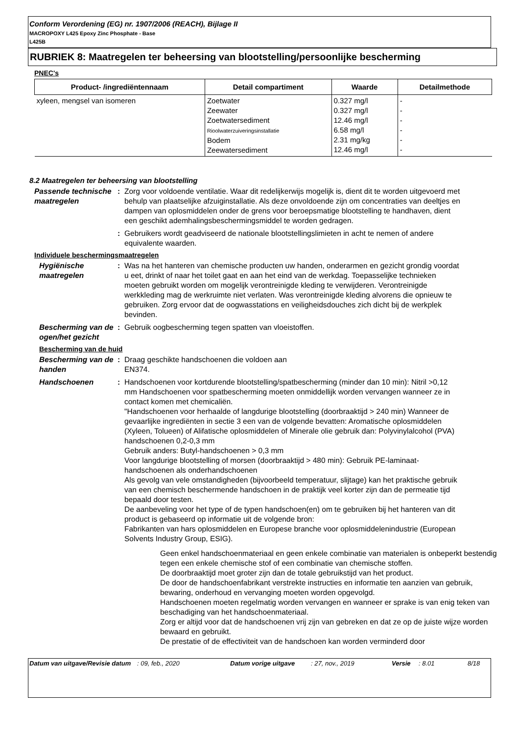Conform Verordening (EG) nr. 1907/2006 (REACH), Bijlage II
MACROPOXY L425 Epoxy Zinc Phosphate - Base
L425B
RUBRIEK 8: Maatregelen ter beheersing van blootstelling/persoonlijke bescherming
PNEC's
| Product- /ingrediëntennaam | Detail compartiment | Waarde | Detailmethode |
| --- | --- | --- | --- |
| xyleen, mengsel van isomeren | Zoetwater Zeewater Zoetwatersediment Rioolwaterzuiveringsinstallatie Bodem Zeewatersediment | 0.327 mg/l 0.327 mg/l 12.46 mg/l 6.58 mg/l 2.31 mg/kg 12.46 mg/l | - - - - - - |
8.2 Maatregelen ter beheersing van blootstelling
Passende technische maatregelen
: Zorg voor voldoende ventilatie. Waar dit redelijkerwijs mogelijk is, dient dit te worden uitgevoerd met behulp van plaatselijke afzuiginstallatie. Als deze onvoldoende zijn om concentraties van deeltjes en dampen van oplosmiddelen onder de grens voor beroepsmatige blootstelling te handhaven, dient een geschikt ademhalingsbeschermingsmiddel te worden gedragen.
: Gebruikers wordt geadviseerd de nationale blootstellingslimieten in acht te nemen of andere equivalente waarden.
Individuele beschermingsmaatregelen
Hygiënische maatregelen : Was na het hanteren van chemische producten uw handen, onderarmen en gezicht grondig voordat u eet, drinkt of naar het toilet gaat en aan het eind van de werkdag. Toepasselijke technieken moeten gebruikt worden om mogelijk verontreinigde kleding te verwijderen. Verontreinigde werkkleding mag de werkruimte niet verlaten. Was verontreinigde kleding alvorens die opnieuw te gebruiken. Zorg ervoor dat de oogwasstations en veiligheidsdouches zich dicht bij de werkplek bevinden.
Bescherming van de ogen/het gezicht
: Gebruik oogbescherming tegen spatten van vloeistoffen.
Bescherming van de huid
Bescherming van de handen : Draag geschikte handschoenen die voldoen aan
EN374.
Handschoenen : Handschoenen voor kortdurende blootstelling/spatbescherming (minder dan 10 min): Nitril >0,12 mm Handschoenen voor spatbescherming moeten onmiddellijk worden vervangen wanneer ze in contact komen met chemicaliën.
"Handschoenen voor herhaalde of langdurige blootstelling (doorbraaktijd > 240 min) Wanneer de gevaarlijke ingrediënten in sectie 3 een van de volgende bevatten: Aromatische oplosmiddelen (Xyleen, Tolueen) of Alifatische oplosmiddelen of Minerale olie gebruik dan: Polyvinylalcohol (PVA) handschoenen 0,2-0,3 mm
Gebruik anders: Butyl-handschoenen > 0,3 mm
Voor langdurige blootstelling of morsen (doorbraaktijd > 480 min): Gebruik PE-laminaat-handschoenen als onderhandschoenen
Als gevolg van vele omstandigheden (bijvoorbeeld temperatuur, slijtage) kan het praktische gebruik van een chemisch beschermende handschoen in de praktijk veel korter zijn dan de permeatie tijd bepaald door testen.
De aanbeveling voor het type of de typen handschoen(en) om te gebruiken bij het hanteren van dit product is gebaseerd op informatie uit de volgende bron:
Fabrikanten van hars oplosmiddelen en Europese branche voor oplosmiddelenindustrie (European Solvents Industry Group, ESIG).
Geen enkel handschoenmateriaal en geen enkele combinatie van materialen is onbeperkt bestendig tegen een enkele chemische stof of een combinatie van chemische stoffen.
De doorbraaktijd moet groter zijn dan de totale gebruikstijd van het product.
De door de handschoenfabrikant verstrekte instructies en informatie ten aanzien van gebruik, bewaring, onderhoud en vervanging moeten worden opgevolgd.
Handschoenen moeten regelmatig worden vervangen en wanneer er sprake is van enig teken van beschadiging van het handschoenmateriaal.
Zorg er altijd voor dat de handschoenen vrij zijn van gebreken en dat ze op de juiste wijze worden bewaard en gebruikt.
De prestatie of de effectiviteit van de handschoen kan worden verminderd door
Datum van uitgave/Revisie datum
: 09, feb., 2020 Datum vorige uitgave : 27, nov., 2019 Versie : 8.01 8/18